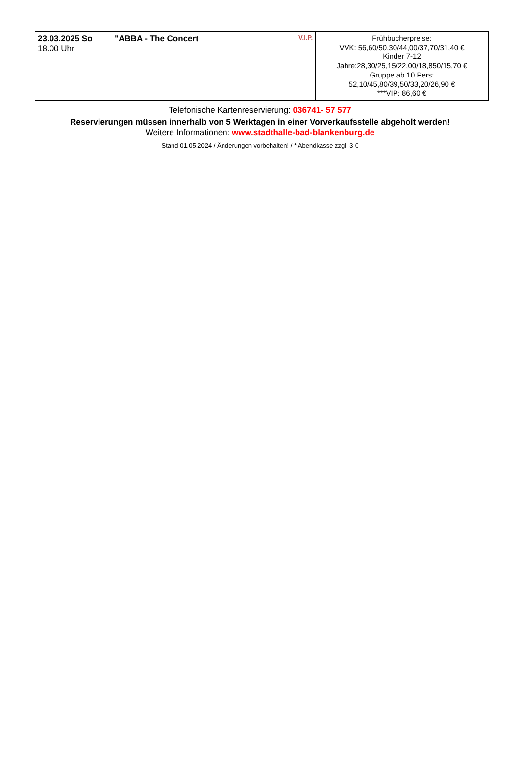| 23.03.2025 So 18.00 Uhr | V.I.P. "ABBA - The Concert | Frühbucherpreise: VVK: 56,60/50,30/44,00/37,70/31,40 € Kinder 7-12 Jahre:28,30/25,15/22,00/18,850/15,70 € Gruppe ab 10 Pers: 52,10/45,80/39,50/33,20/26,90 € ***VIP: 86,60 € |
Telefonische Kartenreservierung: 036741- 57 577
Reservierungen müssen innerhalb von 5 Werktagen in einer Vorverkaufsstelle abgeholt werden!
Weitere Informationen: www.stadthalle-bad-blankenburg.de
Stand 01.05.2024 / Änderungen vorbehalten! / * Abendkasse zzgl. 3 €